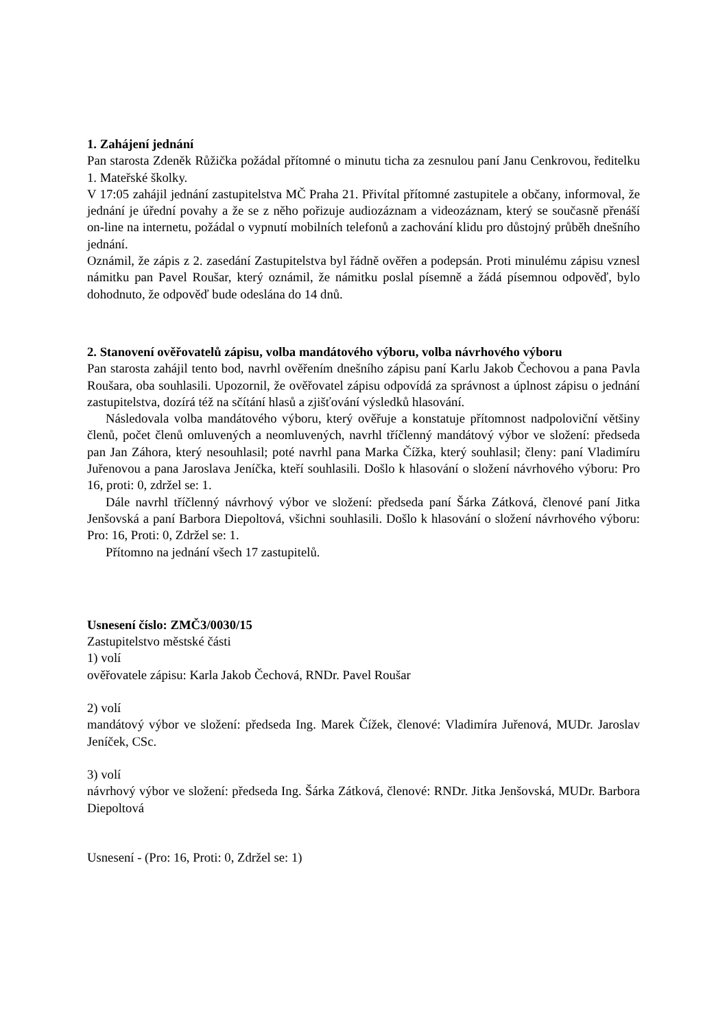1. Zahájení jednání
Pan starosta Zdeněk Růžička požádal přítomné o minutu ticha za zesnulou paní Janu Cenkrovou, ředitelku 1. Mateřské školky.
V 17:05 zahájil jednání zastupitelstva MČ Praha 21. Přivítal přítomné zastupitele a občany, informoval, že jednání je úřední povahy a že se z něho pořizuje audiozáznam a videozáznam, který se současně přenáší on-line na internetu, požádal o vypnutí mobilních telefonů a zachování klidu pro důstojný průběh dnešního jednání.
Oznámil, že zápis z 2. zasedání Zastupitelstva byl řádně ověřen a podepsán. Proti minulému zápisu vznesl námitku pan Pavel Roušar, který oznámil, že námitku poslal písemně a žádá písemnou odpověď, bylo dohodnuto, že odpověď bude odeslána do 14 dnů.
2. Stanovení ověřovatelů zápisu, volba mandátového výboru, volba návrhového výboru
Pan starosta zahájil tento bod, navrhl ověřením dnešního zápisu paní Karlu Jakob Čechovou a pana Pavla Roušara, oba souhlasili. Upozornil, že ověřovatel zápisu odpovídá za správnost a úplnost zápisu o jednání zastupitelstva, dozírá též na sčítání hlasů a zjišťování výsledků hlasování.
Následovala volba mandátového výboru, který ověřuje a konstatuje přítomnost nadpoloviční většiny členů, počet členů omluvených a neomluvených, navrhl tříčlenný mandátový výbor ve složení: předseda pan Jan Záhora, který nesouhlasil; poté navrhl pana Marka Čížka, který souhlasil; členy: paní Vladimíru Juřenovou a pana Jaroslava Jeníčka, kteří souhlasili. Došlo k hlasování o složení návrhového výboru: Pro 16, proti: 0, zdržel se: 1.
Dále navrhl tříčlenný návrhový výbor ve složení: předseda paní Šárka Zátková, členové paní Jitka Jenšovská a paní Barbora Diepoltová, všichni souhlasili. Došlo k hlasování o složení návrhového výboru: Pro: 16, Proti: 0, Zdržel se: 1.
Přítomno na jednání všech 17 zastupitelů.
Usnesení číslo: ZMČ3/0030/15
Zastupitelstvo městské části
1) volí
ověřovatele zápisu: Karla Jakob Čechová, RNDr. Pavel Roušar
2) volí
mandátový výbor ve složení: předseda Ing. Marek Čížek, členové: Vladimíra Juřenová, MUDr. Jaroslav Jeníček, CSc.
3) volí
návrhový výbor ve složení: předseda Ing. Šárka Zátková, členové: RNDr. Jitka Jenšovská, MUDr. Barbora Diepoltová
Usnesení - (Pro: 16, Proti: 0, Zdržel se: 1)